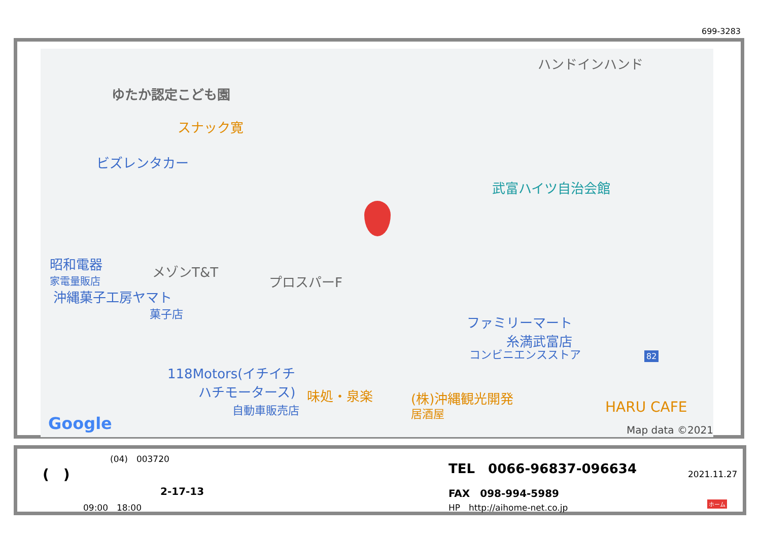699-3283
ゆたか認定こども園
スナック寛
ビズレンタカー
ハンドインハンド
武富ハイツ自治会館
昭和電器
家電量販店
メゾンT&T
プロスパーF
沖縄菓子工房ヤマト
菓子店
ファミリーマート
糸満武富店
コンビニエンスストア
118Motors(イチイチ
ハチモータース)
自動車販売店
味処・泉楽 (株)沖縄観光開発
居酒屋 HARU CAFE
82
Google Map data ©2021
(04)　003720
(　)
2-17-13
09:00　18:00
TEL　0066-96837-096634
2021.11.27
FAX　098-994-5989
HP　http://aihome-net.co.jp ホーム